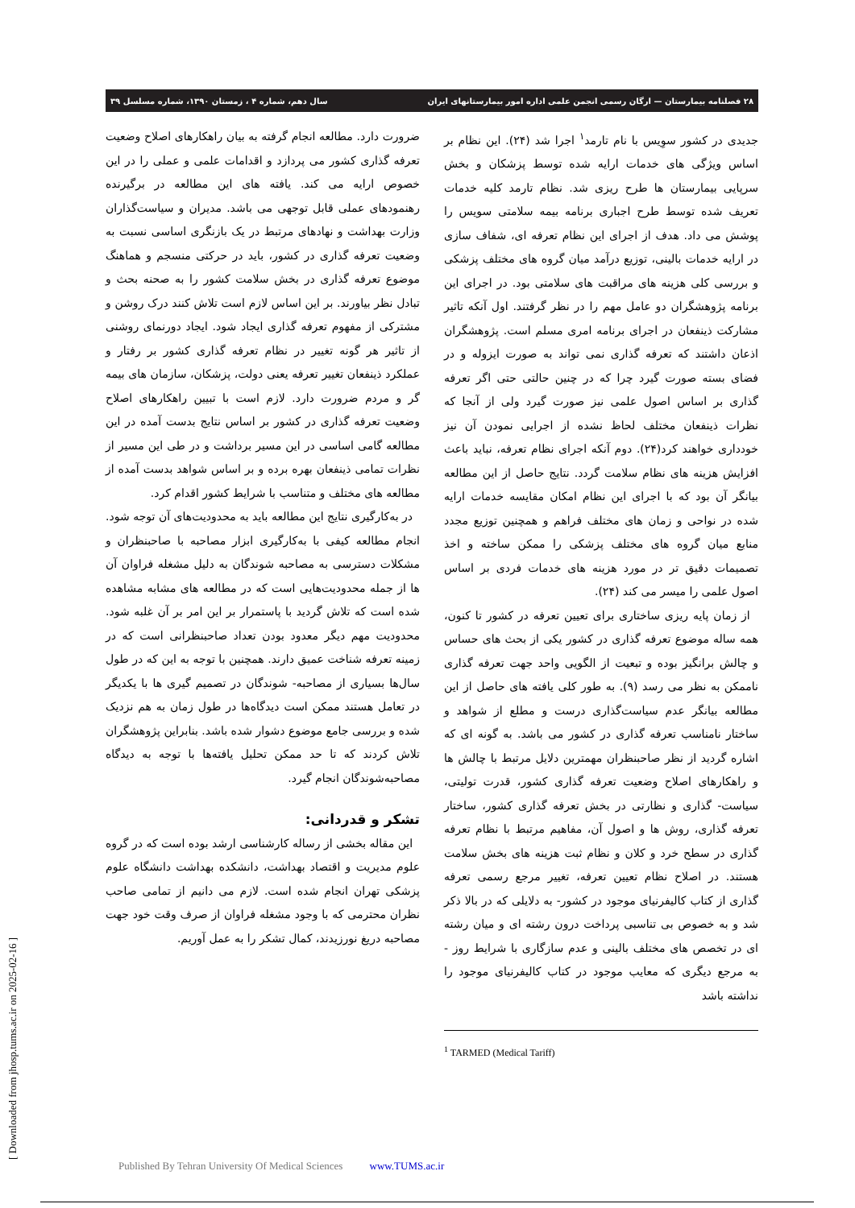۲۸ فصلنامه بیمارستان — ارگان رسمی انجمن علمی اداره امور بیمارستانهای ایران سال دهم، شماره ۴ ، زمستان ۱۳۹۰، شماره مسلسل ۳۹
جدیدی در کشور سوِیس با نام تارمد<sup>۱</sup> اجرا شد (۲۴). این نظام بر اساس ویژگی های خدمات ارایه شده توسط پزشکان و بخش سرپایی بیمارستان ها طرح ریزی شد. نظام تارمد کلیه خدمات تعریف شده توسط طرح اجباری برنامه بیمه سلامتی سویس را پوشش می داد. هدف از اجرای این نظام تعرفه ای، شفاف سازی در ارایه خدمات بالینی، توزیع درآمد میان گروه های مختلف پزشکی و بررسی کلی هزینه های مراقبت های سلامتی بود. در اجرای این برنامه پژوهشگران دو عامل مهم را در نظر گرفتند. اول آنکه تاثیر مشارکت ذینفعان در اجرای برنامه امری مسلم است. پژوهشگران اذعان داشتند که تعرفه گذاری نمی تواند به صورت ایزوله و در فضای بسته صورت گیرد چرا که در چنین حالتی حتی اگر تعرفه گذاری بر اساس اصول علمی نیز صورت گیرد ولی از آنجا که نظرات ذینفعان مختلف لحاظ نشده از اجرایی نمودن آن نیز خودداری خواهند کرد(۲۴). دوم آنکه اجرای نظام تعرفه، نباید باعث افزایش هزینه های نظام سلامت گردد. نتایج حاصل از این مطالعه بیانگر آن بود که با اجرای این نظام امکان مقایسه خدمات ارایه شده در نواحی و زمان های مختلف فراهم و همچنین توزیع مجدد منابع میان گروه های مختلف پزشکی را ممکن ساخته و اخذ تصمیمات دقیق تر در مورد هزینه های خدمات فردی بر اساس اصول علمی را میسر می کند (۲۴).
از زمان پایه ریزی ساختاری برای تعیین تعرفه در کشور تا کنون، همه ساله موضوع تعرفه گذاری در کشور یکی از بحث های حساس و چالش برانگیز بوده و تبعیت از الگویی واحد جهت تعرفه گذاری ناممکن به نظر می رسد (۹). به طور کلی یافته های حاصل از این مطالعه بیانگر عدم سیاست‌گذاری درست و مطلع از شواهد و ساختار نامناسب تعرفه گذاری در کشور می باشد. به گونه ای که اشاره گردید از نظر صاحبنظران مهمترین دلایل مرتبط با چالش ها و راهکارهای اصلاح وضعیت تعرفه گذاری کشور، قدرت تولیتی، سیاست- گذاری و نظارتی در بخش تعرفه گذاری کشور، ساختار تعرفه گذاری، روش ها و اصول آن، مفاهیم مرتبط با نظام تعرفه گذاری در سطح خرد و کلان و نظام ثبت هزینه های بخش سلامت هستند. در اصلاح نظام تعیین تعرفه، تغییر مرجع رسمی تعرفه گذاری از کتاب کالیفرنیای موجود در کشور- به دلایلی که در بالا ذکر شد و به خصوص بی تناسبی پرداخت درون رشته ای و میان رشته ای در تخصص های مختلف بالینی و عدم سازگاری با شرایط روز - به مرجع دیگری که معایب موجود در کتاب کالیفرنیای موجود را نداشته باشد
<sup>1</sup> TARMED (Medical Tariff)
ضرورت دارد. مطالعه انجام گرفته به بیان راهکارهای اصلاح وضعیت تعرفه گذاری کشور می پردازد و اقدامات علمی و عملی را در این خصوص ارایه می کند. یافته های این مطالعه در برگیرنده رهنمودهای عملی قابل توجهی می باشد. مدیران و سیاست‌گذاران وزارت بهداشت و نهادهای مرتبط در یک بازنگری اساسی نسبت به وضعیت تعرفه گذاری در کشور، باید در حرکتی منسجم و هماهنگ موضوع تعرفه گذاری در بخش سلامت کشور را به صحنه بحث و تبادل نظر بیاورند. بر این اساس لازم است تلاش کنند درک روشن و مشترکی از مفهوم تعرفه گذاری ایجاد شود. ایجاد دورنمای روشنی از تاثیر هر گونه تغییر در نظام تعرفه گذاری کشور بر رفتار و عملکرد ذینفعان تغییر تعرفه یعنی دولت، پزشکان، سازمان های بیمه گر و مردم ضرورت دارد. لازم است با تبیین راهکارهای اصلاح وضعیت تعرفه گذاری در کشور بر اساس نتایج بدست آمده در این مطالعه گامی اساسی در این مسیر برداشت و در طی این مسیر از نظرات تمامی ذینفعان بهره برده و بر اساس شواهد بدست آمده از مطالعه های مختلف و متناسب با شرایط کشور اقدام کرد.
در به‌کارگیری نتایج این مطالعه باید به محدودیت‌های آن توجه شود. انجام مطالعه کیفی با به‌کارگیری ابزار مصاحبه با صاحبنظران و مشکلات دسترسی به مصاحبه شوندگان به دلیل مشغله فراوان آن ها از جمله محدودیت‌هایی است که در مطالعه های مشابه مشاهده شده است که تلاش گردید با پاستمرار بر این امر بر آن غلبه شود. محدودیت مهم دیگر معدود بودن تعداد صاحبنظرانی است که در زمینه تعرفه شناخت عمیق دارند. همچنین با توجه به این که در طول سال‌ها بسیاری از مصاحبه- شوندگان در تصمیم گیری ها با یکدیگر در تعامل هستند ممکن است دیدگاه‌ها در طول زمان به هم نزدیک شده و بررسی جامع موضوع دشوار شده باشد. بنابراین پژوهشگران تلاش کردند که تا حد ممکن تحلیل یافته‌ها با توجه به دیدگاه مصاحبه‌شوندگان انجام گیرد.
تشکر و قدردانی:
این مقاله بخشی از رساله کارشناسی ارشد بوده است که در گروه علوم مدیریت و اقتصاد بهداشت، دانشکده بهداشت دانشگاه علوم پزشکی تهران انجام شده است. لازم می دانیم از تمامی صاحب نظران محترمی که با وجود مشغله فراوان از صرف وقت خود جهت مصاحبه دریغ نورزیدند، کمال تشکر را به عمل آوریم.
[ Downloaded from jhosp.tums.ac.ir on 2025-02-16 ]
Published By Tehran University Of Medical Sciences www.TUMS.ac.ir